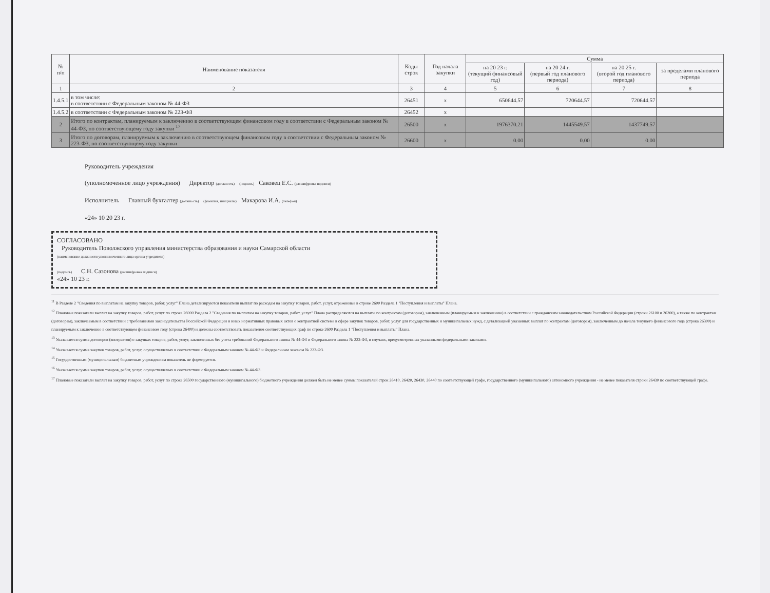| № п/п | Наименование показателя | Коды строк | Год начала закупки | Сумма | | | |
| --- | --- | --- | --- | --- | --- | --- | --- |
| | | | | на 20 23 г. (текущий финансовый год) | на 20 24 г. (первый год планового периода) | на 20 25 г. (второй год планового периода) | за пределами планового периода |
| 1 | 2 | 3 | 4 | 5 | 6 | 7 | 8 |
| 1.4.5.1 | в том числе: в соответствии с Федеральным законом № 44-ФЗ | 26451 | x | 650644.57 | 720644.57 | 720644.57 | |
| 1.4.5.2 | в соответствии с Федеральным законом № 223-ФЗ | 26452 | x | | | | |
| 2 | Итого по контрактам, планируемым к заключению в соответствующем финансовом году в соответствии с Федеральным законом № 44-ФЗ, по соответствующему году закупки <sup>17</sup> | 26500 | x | 1976370.21 | 1445549.57 | 1437749.57 | |
| 3 | Итого по договорам, планируемым к заключению в соответствующем финансовом году в соответствии с Федеральным законом № 223-ФЗ, по соответствующему году закупки | 26600 | x | 0.00 | 0.00 | 0.00 | |
Руководитель учреждения
(уполномоченное лицо учреждения) Директор (должность) (подпись) Саковец Е.С. (расшифровка подписи)
Исполнитель Главный бухгалтер (должность) (фамилия, инициалы) Макарова И.А. (телефон)
«24» 10 20 23 г.
СОГЛАСОВАНО
Руководитель Поволжского управления министерства образования и науки Самарской области
(наименование должности уполномоченного лица органа-учредителя)
(подпись) С.Н. Сазонова (расшифровка подписи)
«24» 10 23 г.
<sup>11</sup> В Разделе 2 "Сведения по выплатам на закупку товаров, работ, услуг" Плана детализируются показатели выплат по расходам на закупку товаров, работ, услуг, отраженные в строке 2600 Раздела 1 "Поступления и выплаты" Плана.
<sup>12</sup> Плановые показатели выплат на закупку товаров, работ, услуг по строке 26000 Раздела 2 "Сведения по выплатам на закупку товаров, работ, услуг" Плана распределяются на выплаты по контрактам (договорам), заключенным (планируемым к заключению) в соответствии с гражданским законодательством Российской Федерации (строки 26100 и 26200), а также по контрактам (договорам), заключаемым в соответствии с требованиями законодательства Российской Федерации и иных нормативных правовых актов о контрактной системе в сфере закупок товаров, работ, услуг для государственных и муниципальных нужд, с детализацией указанных выплат по контрактам (договорам), заключенным до начала текущего финансового года (строка 26300) и планируемым к заключению в соответствующем финансовом году (строка 26400) и должны соответствовать показателям соответствующих граф по строке 2600 Раздела 1 "Поступления и выплаты" Плана.
<sup>13</sup> Указывается сумма договоров (контрактов) о закупках товаров, работ, услуг, заключенных без учета требований Федерального закона № 44-ФЗ и Федерального закона № 223-ФЗ, в случаях, предусмотренных указанными федеральными законами.
<sup>14</sup> Указывается сумма закупок товаров, работ, услуг, осуществляемых в соответствии с Федеральным законом № 44-ФЗ и Федеральным законом № 223-ФЗ.
<sup>15</sup> Государственным (муниципальным) бюджетным учреждением показатель не формируется.
<sup>16</sup> Указывается сумма закупок товаров, работ, услуг, осуществляемых в соответствии с Федеральным законом № 44-ФЗ.
<sup>17</sup> Плановые показатели выплат на закупку товаров, работ, услуг по строке 26500 государственного (муниципального) бюджетного учреждения должен быть не менее суммы показателей строк 26410, 26420, 26430, 26440 по соответствующей графе, государственного (муниципального) автономного учреждения - не менее показателя строки 26430 по соответствующей графе.